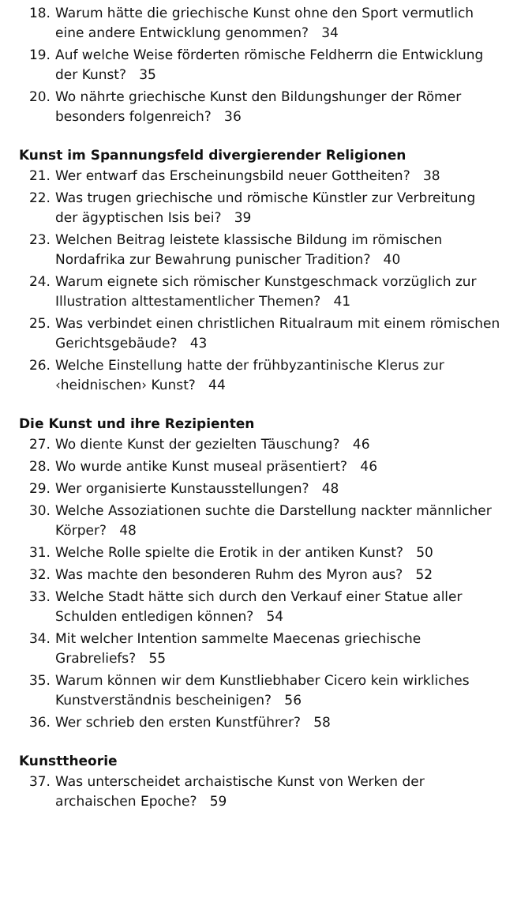18. Warum hätte die griechische Kunst ohne den Sport vermutlich eine andere Entwicklung genommen? 34
19. Auf welche Weise förderten römische Feldherrn die Entwicklung der Kunst? 35
20. Wo nährte griechische Kunst den Bildungshunger der Römer besonders folgenreich? 36
Kunst im Spannungsfeld divergierender Religionen
21. Wer entwarf das Erscheinungsbild neuer Gottheiten? 38
22. Was trugen griechische und römische Künstler zur Verbreitung der ägyptischen Isis bei? 39
23. Welchen Beitrag leistete klassische Bildung im römischen Nordafrika zur Bewahrung punischer Tradition? 40
24. Warum eignete sich römischer Kunstgeschmack vorzüglich zur Illustration alttestamentlicher Themen? 41
25. Was verbindet einen christlichen Ritualraum mit einem römischen Gerichtsgebäude? 43
26. Welche Einstellung hatte der frühbyzantinische Klerus zur ‹heidnischen› Kunst? 44
Die Kunst und ihre Rezipienten
27. Wo diente Kunst der gezielten Täuschung? 46
28. Wo wurde antike Kunst museal präsentiert? 46
29. Wer organisierte Kunstausstellungen? 48
30. Welche Assoziationen suchte die Darstellung nackter männlicher Körper? 48
31. Welche Rolle spielte die Erotik in der antiken Kunst? 50
32. Was machte den besonderen Ruhm des Myron aus? 52
33. Welche Stadt hätte sich durch den Verkauf einer Statue aller Schulden entledigen können? 54
34. Mit welcher Intention sammelte Maecenas griechische Grabreliefs? 55
35. Warum können wir dem Kunstliebhaber Cicero kein wirkliches Kunstverständnis bescheinigen? 56
36. Wer schrieb den ersten Kunstführer? 58
Kunsttheorie
37. Was unterscheidet archaistische Kunst von Werken der archaischen Epoche? 59